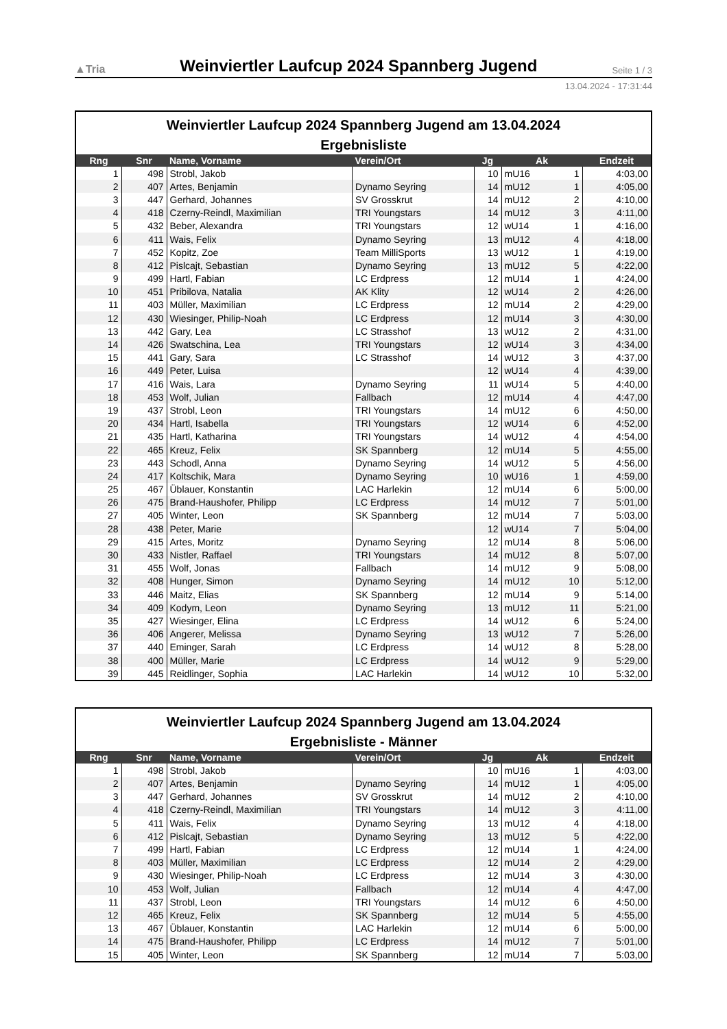▲Tria Weinviertler Laufcup 2024 Spannberg Jugend Seite 1 / 3
13.04.2024 - 17:31:44
Weinviertler Laufcup 2024 Spannberg Jugend am 13.04.2024
Ergebnisliste
| Rng | Snr | Name, Vorname | Verein/Ort | Jg | Ak | Endzeit |
| --- | --- | --- | --- | --- | --- | --- |
| 1 | 498 | Strobl, Jakob | | 10 | mU16 1 | 4:03,00 |
| 2 | 407 | Artes, Benjamin | Dynamo Seyring | 14 | mU12 1 | 4:05,00 |
| 3 | 447 | Gerhard, Johannes | SV Grosskrut | 14 | mU12 2 | 4:10,00 |
| 4 | 418 | Czerny-Reindl, Maximilian | TRI Youngstars | 14 | mU12 3 | 4:11,00 |
| 5 | 432 | Beber, Alexandra | TRI Youngstars | 12 | wU14 1 | 4:16,00 |
| 6 | 411 | Wais, Felix | Dynamo Seyring | 13 | mU12 4 | 4:18,00 |
| 7 | 452 | Kopitz, Zoe | Team MilliSports | 13 | wU12 1 | 4:19,00 |
| 8 | 412 | Pislcajt, Sebastian | Dynamo Seyring | 13 | mU12 5 | 4:22,00 |
| 9 | 499 | Hartl, Fabian | LC Erdpress | 12 | mU14 1 | 4:24,00 |
| 10 | 451 | Pribilova, Natalia | AK Klity | 12 | wU14 2 | 4:26,00 |
| 11 | 403 | Müller, Maximilian | LC Erdpress | 12 | mU14 2 | 4:29,00 |
| 12 | 430 | Wiesinger, Philip-Noah | LC Erdpress | 12 | mU14 3 | 4:30,00 |
| 13 | 442 | Gary, Lea | LC Strasshof | 13 | wU12 2 | 4:31,00 |
| 14 | 426 | Swatschina, Lea | TRI Youngstars | 12 | wU14 3 | 4:34,00 |
| 15 | 441 | Gary, Sara | LC Strasshof | 14 | wU12 3 | 4:37,00 |
| 16 | 449 | Peter, Luisa | | 12 | wU14 4 | 4:39,00 |
| 17 | 416 | Wais, Lara | Dynamo Seyring | 11 | wU14 5 | 4:40,00 |
| 18 | 453 | Wolf, Julian | Fallbach | 12 | mU14 4 | 4:47,00 |
| 19 | 437 | Strobl, Leon | TRI Youngstars | 14 | mU12 6 | 4:50,00 |
| 20 | 434 | Hartl, Isabella | TRI Youngstars | 12 | wU14 6 | 4:52,00 |
| 21 | 435 | Hartl, Katharina | TRI Youngstars | 14 | wU12 4 | 4:54,00 |
| 22 | 465 | Kreuz, Felix | SK Spannberg | 12 | mU14 5 | 4:55,00 |
| 23 | 443 | Schodl, Anna | Dynamo Seyring | 14 | wU12 5 | 4:56,00 |
| 24 | 417 | Koltschik, Mara | Dynamo Seyring | 10 | wU16 1 | 4:59,00 |
| 25 | 467 | Üblauer, Konstantin | LAC Harlekin | 12 | mU14 6 | 5:00,00 |
| 26 | 475 | Brand-Haushofer, Philipp | LC Erdpress | 14 | mU12 7 | 5:01,00 |
| 27 | 405 | Winter, Leon | SK Spannberg | 12 | mU14 7 | 5:03,00 |
| 28 | 438 | Peter, Marie | | 12 | wU14 7 | 5:04,00 |
| 29 | 415 | Artes, Moritz | Dynamo Seyring | 12 | mU14 8 | 5:06,00 |
| 30 | 433 | Nistler, Raffael | TRI Youngstars | 14 | mU12 8 | 5:07,00 |
| 31 | 455 | Wolf, Jonas | Fallbach | 14 | mU12 9 | 5:08,00 |
| 32 | 408 | Hunger, Simon | Dynamo Seyring | 14 | mU12 10 | 5:12,00 |
| 33 | 446 | Maitz, Elias | SK Spannberg | 12 | mU14 9 | 5:14,00 |
| 34 | 409 | Kodym, Leon | Dynamo Seyring | 13 | mU12 11 | 5:21,00 |
| 35 | 427 | Wiesinger, Elina | LC Erdpress | 14 | wU12 6 | 5:24,00 |
| 36 | 406 | Angerer, Melissa | Dynamo Seyring | 13 | wU12 7 | 5:26,00 |
| 37 | 440 | Eminger, Sarah | LC Erdpress | 14 | wU12 8 | 5:28,00 |
| 38 | 400 | Müller, Marie | LC Erdpress | 14 | wU12 9 | 5:29,00 |
| 39 | 445 | Reidlinger, Sophia | LAC Harlekin | 14 | wU12 10 | 5:32,00 |
Weinviertler Laufcup 2024 Spannberg Jugend am 13.04.2024
Ergebnisliste - Männer
| Rng | Snr | Name, Vorname | Verein/Ort | Jg | Ak | Endzeit |
| --- | --- | --- | --- | --- | --- | --- |
| 1 | 498 | Strobl, Jakob | | 10 | mU16 1 | 4:03,00 |
| 2 | 407 | Artes, Benjamin | Dynamo Seyring | 14 | mU12 1 | 4:05,00 |
| 3 | 447 | Gerhard, Johannes | SV Grosskrut | 14 | mU12 2 | 4:10,00 |
| 4 | 418 | Czerny-Reindl, Maximilian | TRI Youngstars | 14 | mU12 3 | 4:11,00 |
| 5 | 411 | Wais, Felix | Dynamo Seyring | 13 | mU12 4 | 4:18,00 |
| 6 | 412 | Pislcajt, Sebastian | Dynamo Seyring | 13 | mU12 5 | 4:22,00 |
| 7 | 499 | Hartl, Fabian | LC Erdpress | 12 | mU14 1 | 4:24,00 |
| 8 | 403 | Müller, Maximilian | LC Erdpress | 12 | mU14 2 | 4:29,00 |
| 9 | 430 | Wiesinger, Philip-Noah | LC Erdpress | 12 | mU14 3 | 4:30,00 |
| 10 | 453 | Wolf, Julian | Fallbach | 12 | mU14 4 | 4:47,00 |
| 11 | 437 | Strobl, Leon | TRI Youngstars | 14 | mU12 6 | 4:50,00 |
| 12 | 465 | Kreuz, Felix | SK Spannberg | 12 | mU14 5 | 4:55,00 |
| 13 | 467 | Üblauer, Konstantin | LAC Harlekin | 12 | mU14 6 | 5:00,00 |
| 14 | 475 | Brand-Haushofer, Philipp | LC Erdpress | 14 | mU12 7 | 5:01,00 |
| 15 | 405 | Winter, Leon | SK Spannberg | 12 | mU14 7 | 5:03,00 |